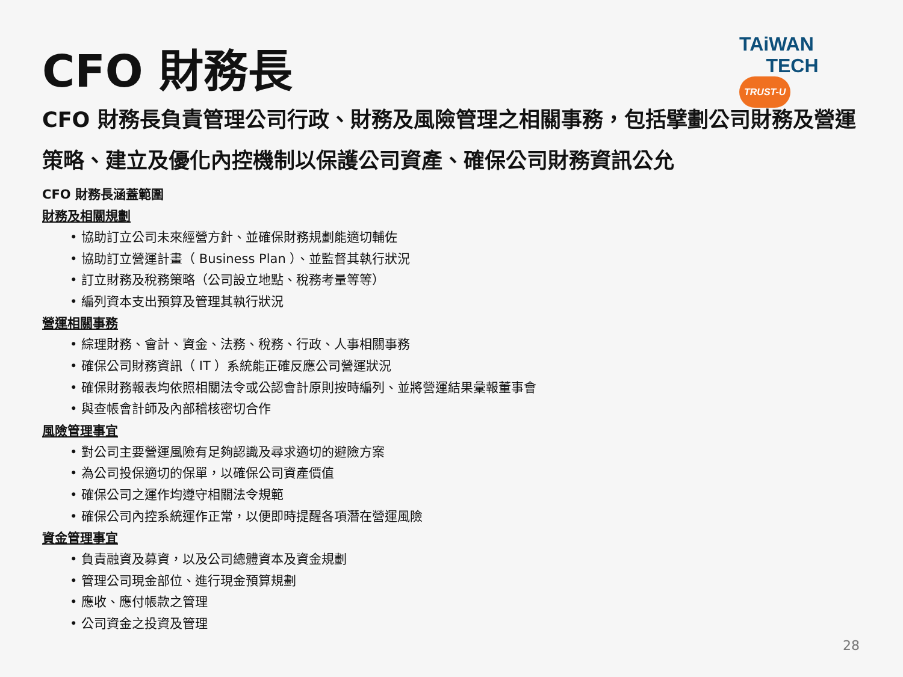CFO 財務長
TAiWAN
TECH TRUST-U
CFO 財務長負責管理公司行政、財務及風險管理之相關事務，包括擘劃公司財務及營運策略、建立及優化內控機制以保護公司資產、確保公司財務資訊公允
CFO 財務長涵蓋範圍
財務及相關規劃
• 協助訂立公司未來經營方針、並確保財務規劃能適切輔佐
• 協助訂立營運計畫（ Business Plan ）、並監督其執行狀況
• 訂立財務及稅務策略（公司設立地點、稅務考量等等）
• 編列資本支出預算及管理其執行狀況
營運相關事務
• 綜理財務、會計、資金、法務、稅務、行政、人事相關事務
• 確保公司財務資訊（ IT ）系統能正確反應公司營運狀況
• 確保財務報表均依照相關法令或公認會計原則按時編列、並將營運結果彙報董事會
• 與查帳會計師及內部稽核密切合作
風險管理事宜
• 對公司主要營運風險有足夠認識及尋求適切的避險方案
• 為公司投保適切的保單，以確保公司資產價值
• 確保公司之運作均遵守相關法令規範
• 確保公司內控系統運作正常，以便即時提醒各項潛在營運風險
資金管理事宜
• 負責融資及募資，以及公司總體資本及資金規劃
• 管理公司現金部位、進行現金預算規劃
• 應收、應付帳款之管理
• 公司資金之投資及管理
28